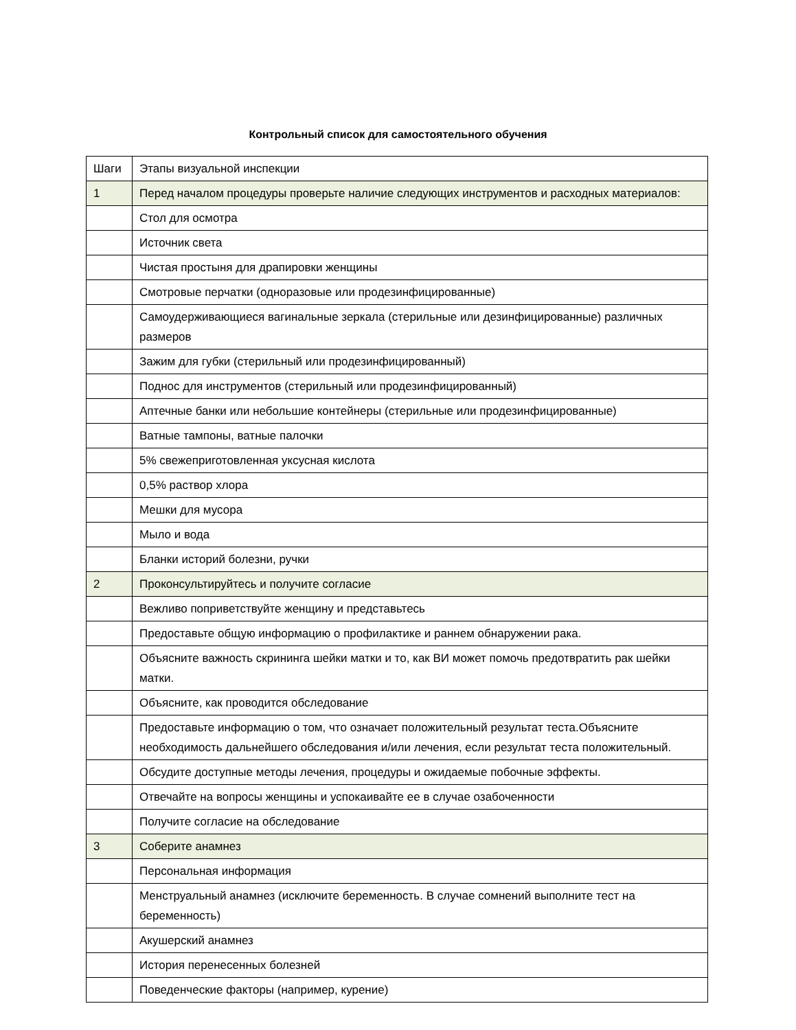Контрольный список для самостоятельного обучения
| Шаги | Этапы визуальной инспекции |
| 1 | Перед началом процедуры проверьте наличие следующих инструментов и расходных материалов: |
| | Стол для осмотра |
| | Источник света |
| | Чистая простыня для драпировки женщины |
| | Смотровые перчатки (одноразовые или продезинфицированные) |
| | Самоудерживающиеся вагинальные зеркала (стерильные или дезинфицированные) различных размеров |
| | Зажим для губки (стерильный или продезинфицированный) |
| | Поднос для инструментов (стерильный или продезинфицированный) |
| | Аптечные банки или небольшие контейнеры (стерильные или продезинфицированные) |
| | Ватные тампоны, ватные палочки |
| | 5% свежеприготовленная уксусная кислота |
| | 0,5% раствор хлора |
| | Мешки для мусора |
| | Мыло и вода |
| | Бланки историй болезни, ручки |
| 2 | Проконсультируйтесь и получите согласие |
| | Вежливо поприветствуйте женщину и представьтесь |
| | Предоставьте общую информацию о профилактике и раннем обнаружении рака. |
| | Объясните важность скрининга шейки матки и то, как ВИ может помочь предотвратить рак шейки матки. |
| | Объясните, как проводится обследование |
| | Предоставьте информацию о том, что означает положительный результат теста.Объясните необходимость дальнейшего обследования и/или лечения, если результат теста положительный. |
| | Обсудите доступные методы лечения, процедуры и ожидаемые побочные эффекты. |
| | Отвечайте на вопросы женщины и успокаивайте ее в случае озабоченности |
| | Получите согласие на обследование |
| 3 | Соберите анамнез |
| | Персональная информация |
| | Менструальный анамнез (исключите беременность. В случае сомнений выполните тест на беременность) |
| | Акушерский анамнез |
| | История перенесенных болезней |
| | Поведенческие факторы (например, курение) |